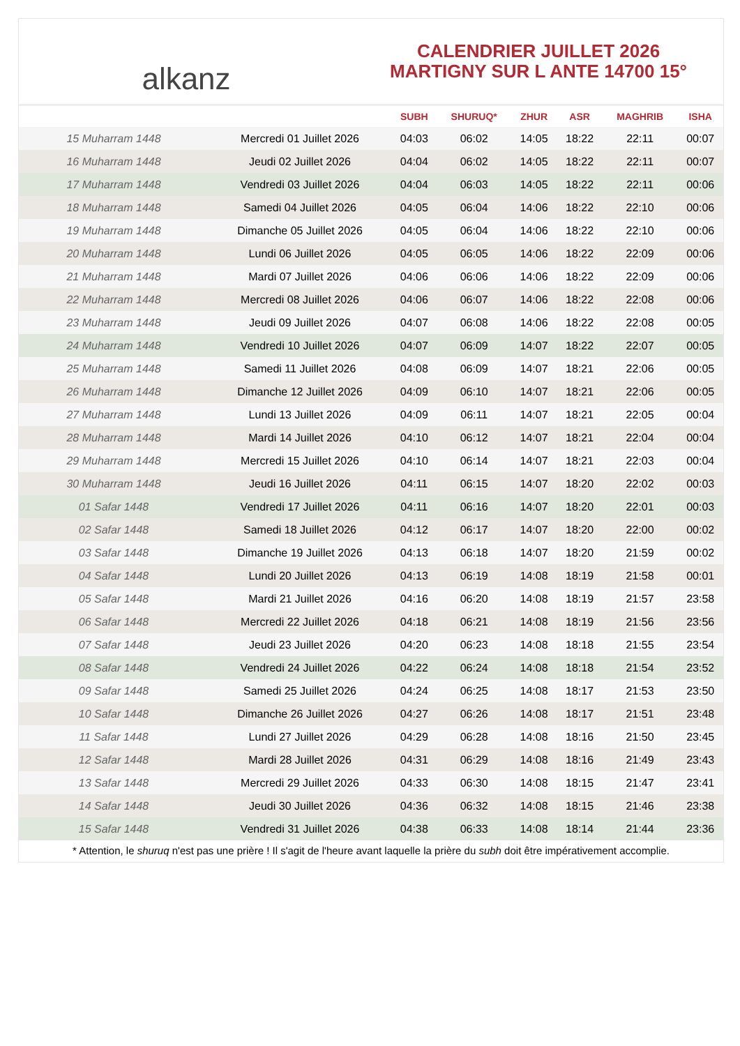alkanz
CALENDRIER JUILLET 2026
MARTIGNY SUR L ANTE 14700 15°
| | | SUBH | SHURUQ* | ZHUR | ASR | MAGHRIB | ISHA |
| --- | --- | --- | --- | --- | --- | --- | --- |
| 15 Muharram 1448 | Mercredi 01 Juillet 2026 | 04:03 | 06:02 | 14:05 | 18:22 | 22:11 | 00:07 |
| 16 Muharram 1448 | Jeudi 02 Juillet 2026 | 04:04 | 06:02 | 14:05 | 18:22 | 22:11 | 00:07 |
| 17 Muharram 1448 | Vendredi 03 Juillet 2026 | 04:04 | 06:03 | 14:05 | 18:22 | 22:11 | 00:06 |
| 18 Muharram 1448 | Samedi 04 Juillet 2026 | 04:05 | 06:04 | 14:06 | 18:22 | 22:10 | 00:06 |
| 19 Muharram 1448 | Dimanche 05 Juillet 2026 | 04:05 | 06:04 | 14:06 | 18:22 | 22:10 | 00:06 |
| 20 Muharram 1448 | Lundi 06 Juillet 2026 | 04:05 | 06:05 | 14:06 | 18:22 | 22:09 | 00:06 |
| 21 Muharram 1448 | Mardi 07 Juillet 2026 | 04:06 | 06:06 | 14:06 | 18:22 | 22:09 | 00:06 |
| 22 Muharram 1448 | Mercredi 08 Juillet 2026 | 04:06 | 06:07 | 14:06 | 18:22 | 22:08 | 00:06 |
| 23 Muharram 1448 | Jeudi 09 Juillet 2026 | 04:07 | 06:08 | 14:06 | 18:22 | 22:08 | 00:05 |
| 24 Muharram 1448 | Vendredi 10 Juillet 2026 | 04:07 | 06:09 | 14:07 | 18:22 | 22:07 | 00:05 |
| 25 Muharram 1448 | Samedi 11 Juillet 2026 | 04:08 | 06:09 | 14:07 | 18:21 | 22:06 | 00:05 |
| 26 Muharram 1448 | Dimanche 12 Juillet 2026 | 04:09 | 06:10 | 14:07 | 18:21 | 22:06 | 00:05 |
| 27 Muharram 1448 | Lundi 13 Juillet 2026 | 04:09 | 06:11 | 14:07 | 18:21 | 22:05 | 00:04 |
| 28 Muharram 1448 | Mardi 14 Juillet 2026 | 04:10 | 06:12 | 14:07 | 18:21 | 22:04 | 00:04 |
| 29 Muharram 1448 | Mercredi 15 Juillet 2026 | 04:10 | 06:14 | 14:07 | 18:21 | 22:03 | 00:04 |
| 30 Muharram 1448 | Jeudi 16 Juillet 2026 | 04:11 | 06:15 | 14:07 | 18:20 | 22:02 | 00:03 |
| 01 Safar 1448 | Vendredi 17 Juillet 2026 | 04:11 | 06:16 | 14:07 | 18:20 | 22:01 | 00:03 |
| 02 Safar 1448 | Samedi 18 Juillet 2026 | 04:12 | 06:17 | 14:07 | 18:20 | 22:00 | 00:02 |
| 03 Safar 1448 | Dimanche 19 Juillet 2026 | 04:13 | 06:18 | 14:07 | 18:20 | 21:59 | 00:02 |
| 04 Safar 1448 | Lundi 20 Juillet 2026 | 04:13 | 06:19 | 14:08 | 18:19 | 21:58 | 00:01 |
| 05 Safar 1448 | Mardi 21 Juillet 2026 | 04:16 | 06:20 | 14:08 | 18:19 | 21:57 | 23:58 |
| 06 Safar 1448 | Mercredi 22 Juillet 2026 | 04:18 | 06:21 | 14:08 | 18:19 | 21:56 | 23:56 |
| 07 Safar 1448 | Jeudi 23 Juillet 2026 | 04:20 | 06:23 | 14:08 | 18:18 | 21:55 | 23:54 |
| 08 Safar 1448 | Vendredi 24 Juillet 2026 | 04:22 | 06:24 | 14:08 | 18:18 | 21:54 | 23:52 |
| 09 Safar 1448 | Samedi 25 Juillet 2026 | 04:24 | 06:25 | 14:08 | 18:17 | 21:53 | 23:50 |
| 10 Safar 1448 | Dimanche 26 Juillet 2026 | 04:27 | 06:26 | 14:08 | 18:17 | 21:51 | 23:48 |
| 11 Safar 1448 | Lundi 27 Juillet 2026 | 04:29 | 06:28 | 14:08 | 18:16 | 21:50 | 23:45 |
| 12 Safar 1448 | Mardi 28 Juillet 2026 | 04:31 | 06:29 | 14:08 | 18:16 | 21:49 | 23:43 |
| 13 Safar 1448 | Mercredi 29 Juillet 2026 | 04:33 | 06:30 | 14:08 | 18:15 | 21:47 | 23:41 |
| 14 Safar 1448 | Jeudi 30 Juillet 2026 | 04:36 | 06:32 | 14:08 | 18:15 | 21:46 | 23:38 |
| 15 Safar 1448 | Vendredi 31 Juillet 2026 | 04:38 | 06:33 | 14:08 | 18:14 | 21:44 | 23:36 |
* Attention, le shuruq n'est pas une prière ! Il s'agit de l'heure avant laquelle la prière du subh doit être impérativement accomplie.